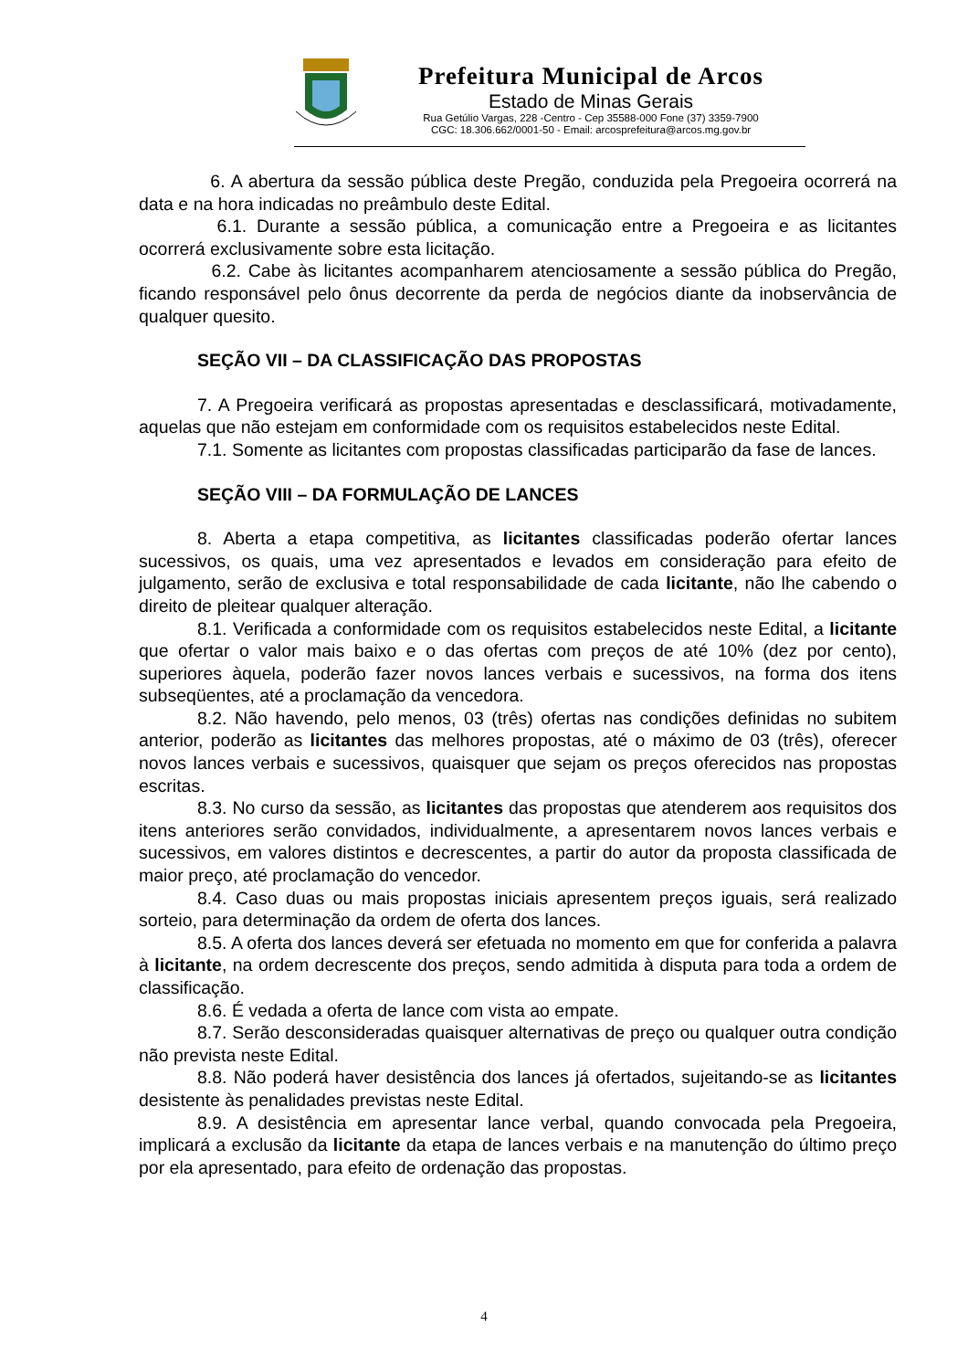Prefeitura Municipal de Arcos
Estado de Minas Gerais
Rua Getúlio Vargas, 228 -Centro - Cep 35588-000 Fone (37) 3359-7900
CGC: 18.306.662/0001-50 - Email: arcosprefeitura@arcos.mg.gov.br
6. A abertura da sessão pública deste Pregão, conduzida pela Pregoeira ocorrerá na data e na hora indicadas no preâmbulo deste Edital.
6.1. Durante a sessão pública, a comunicação entre a Pregoeira e as licitantes ocorrerá exclusivamente sobre esta licitação.
6.2. Cabe às licitantes acompanharem atenciosamente a sessão pública do Pregão, ficando responsável pelo ônus decorrente da perda de negócios diante da inobservância de qualquer quesito.
SEÇÃO VII – DA CLASSIFICAÇÃO DAS PROPOSTAS
7. A Pregoeira verificará as propostas apresentadas e desclassificará, motivadamente, aquelas que não estejam em conformidade com os requisitos estabelecidos neste Edital.
7.1. Somente as licitantes com propostas classificadas participarão da fase de lances.
SEÇÃO VIII – DA FORMULAÇÃO DE LANCES
8. Aberta a etapa competitiva, as licitantes classificadas poderão ofertar lances sucessivos, os quais, uma vez apresentados e levados em consideração para efeito de julgamento, serão de exclusiva e total responsabilidade de cada licitante, não lhe cabendo o direito de pleitear qualquer alteração.
8.1. Verificada a conformidade com os requisitos estabelecidos neste Edital, a licitante que ofertar o valor mais baixo e o das ofertas com preços de até 10% (dez por cento), superiores àquela, poderão fazer novos lances verbais e sucessivos, na forma dos itens subseqüentes, até a proclamação da vencedora.
8.2. Não havendo, pelo menos, 03 (três) ofertas nas condições definidas no subitem anterior, poderão as licitantes das melhores propostas, até o máximo de 03 (três), oferecer novos lances verbais e sucessivos, quaisquer que sejam os preços oferecidos nas propostas escritas.
8.3. No curso da sessão, as licitantes das propostas que atenderem aos requisitos dos itens anteriores serão convidados, individualmente, a apresentarem novos lances verbais e sucessivos, em valores distintos e decrescentes, a partir do autor da proposta classificada de maior preço, até proclamação do vencedor.
8.4. Caso duas ou mais propostas iniciais apresentem preços iguais, será realizado sorteio, para determinação da ordem de oferta dos lances.
8.5. A oferta dos lances deverá ser efetuada no momento em que for conferida a palavra à licitante, na ordem decrescente dos preços, sendo admitida à disputa para toda a ordem de classificação.
8.6. É vedada a oferta de lance com vista ao empate.
8.7. Serão desconsideradas quaisquer alternativas de preço ou qualquer outra condição não prevista neste Edital.
8.8. Não poderá haver desistência dos lances já ofertados, sujeitando-se as licitantes desistente às penalidades previstas neste Edital.
8.9. A desistência em apresentar lance verbal, quando convocada pela Pregoeira, implicará a exclusão da licitante da etapa de lances verbais e na manutenção do último preço por ela apresentado, para efeito de ordenação das propostas.
4